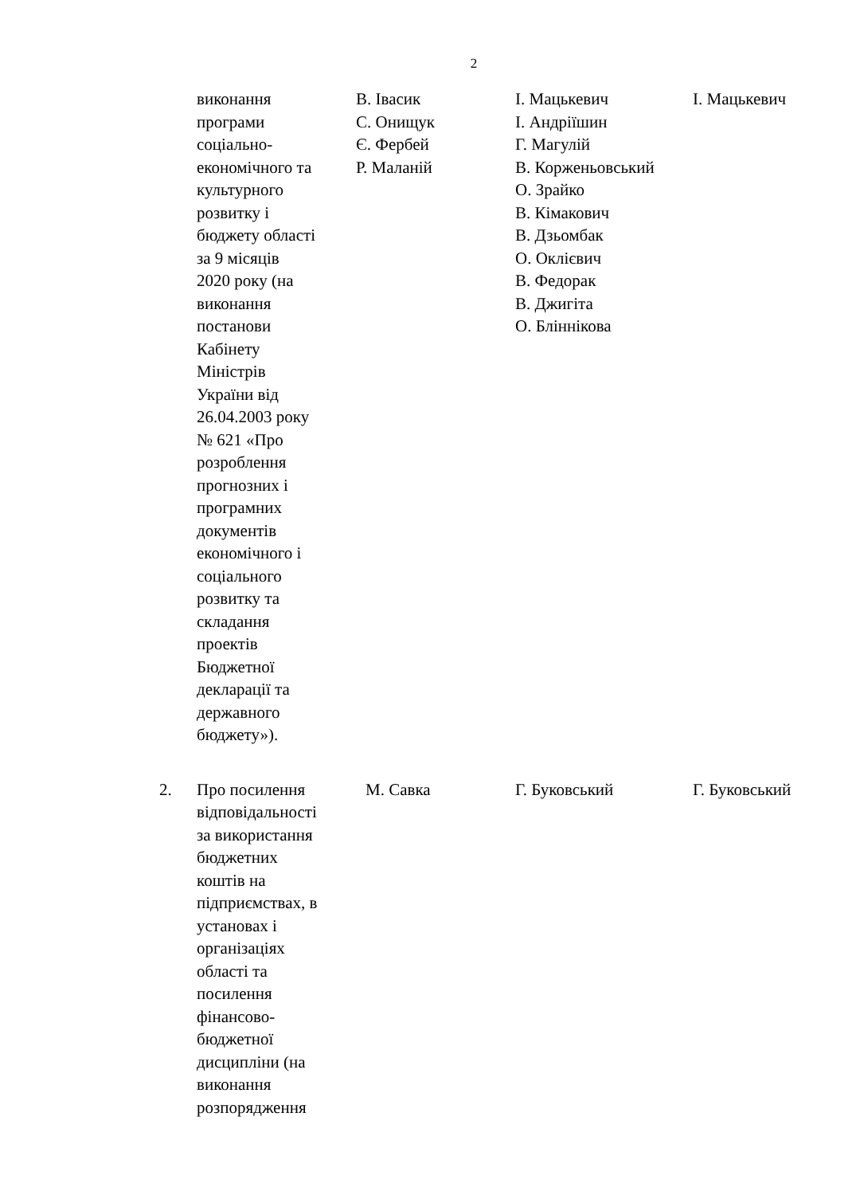2
| | виконання програми соціально- економічного та культурного розвитку і бюджету області за 9 місяців 2020 року (на виконання постанови Кабінету Міністрів України від 26.04.2003 року № 621 «Про розроблення прогнозних і програмних документів економічного і соціального розвитку та складання проектів Бюджетної декларації та державного бюджету»). | В. Івасик С. Онищук Є. Фербей Р. Маланій | І. Мацькевич І. Андріїшин Г. Магулій В. Корженьовський О. Зрайко В. Кімакович В. Дзьомбак О. Оклієвич В. Федорак В. Джигіта О. Бліннікова | І. Мацькевич |
| 2. | Про посилення відповідальності за використання бюджетних коштів на підприємствах, в установах і організаціях області та посилення фінансово- бюджетної дисципліни (на виконання розпорядження | М. Савка | Г. Буковський | Г. Буковський |